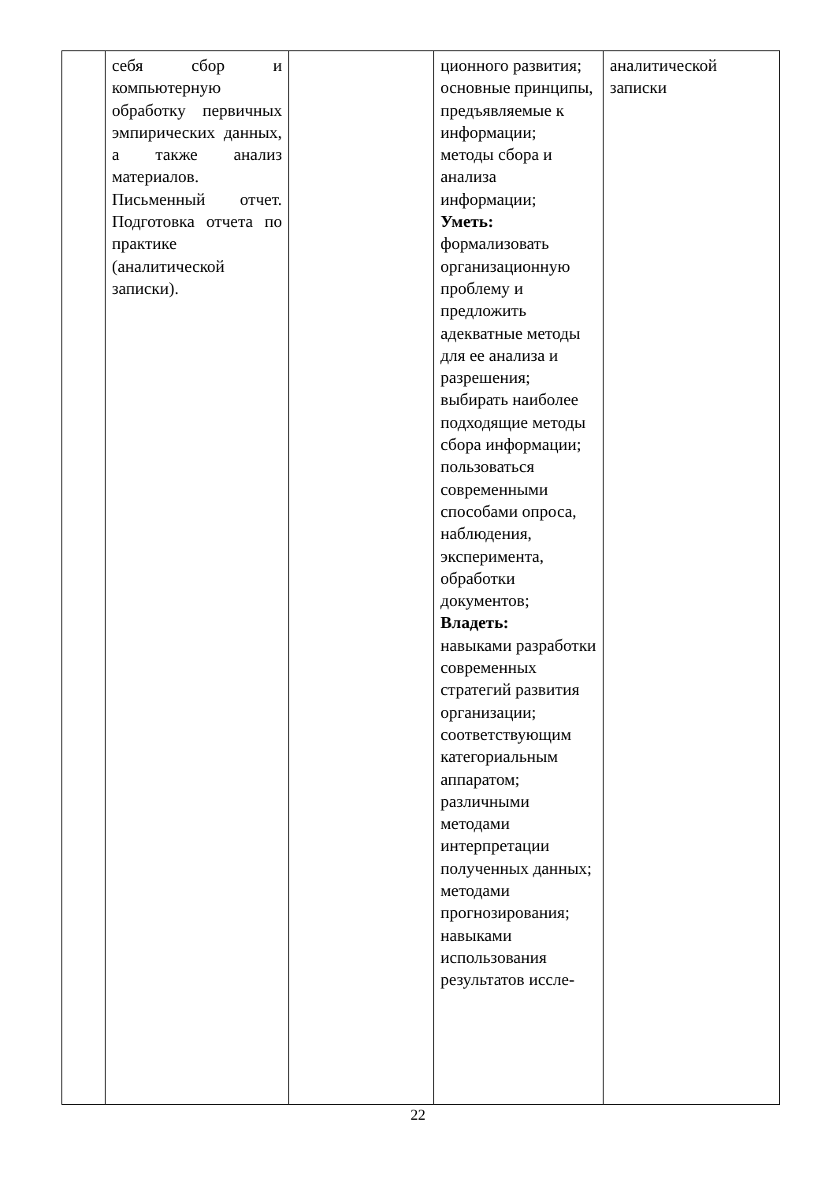| | себя сбор и компьютерную обработку первичных эмпирических данных, а также анализ материалов. Письменный отчет. Подготовка отчета по практике (аналитической записки). | | ционного развития; основные принципы, предъявляемые к информации; методы сбора и анализа информации; Уметь: формализовать организационную проблему и предложить адекватные методы для ее анализа и разрешения; выбирать наиболее подходящие методы сбора информации; пользоваться современными способами опроса, наблюдения, эксперимента, обработки документов; Владеть: навыками разработки современных стратегий развития организации; соответствующим категориальным аппаратом; различными методами интерпретации полученных данных; методами прогнозирования; навыками использования результатов иссле- | аналитической записки |
22